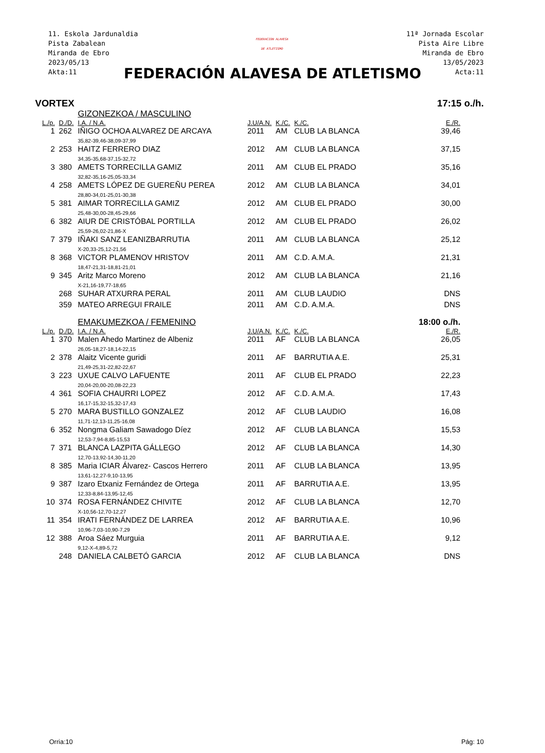11. Eskola Jardunaldia
Pista Zabalean
Miranda de Ebro
2023/05/13
Akta:11
FEDERACION ALAVESA
DE ATLETISMO
11ª Jornada Escolar
Pista Aire Libre
Miranda de Ebro
13/05/2023
Acta:11
FEDERACIÓN ALAVESA DE ATLETISMO
VORTEX 17:15 o./h.
| | | GIZONEZKOA / MASCULINO | | | | |
| L./p. | D./D. | I.A. / N.A. | J.U/A.N. | K./C. | K./C. | E./R. |
| 1 | 262 | IÑIGO OCHOA ALVAREZ DE ARCAYA | 2011 | AM | CLUB LA BLANCA | 39,46 |
| | | 35,82-39,46-38,09-37,99 | | | | |
| 2 | 253 | HAITZ FERRERO DIAZ | 2012 | AM | CLUB LA BLANCA | 37,15 |
| | | 34,35-35,68-37,15-32,72 | | | | |
| 3 | 380 | AMETS TORRECILLA GAMIZ | 2011 | AM | CLUB EL PRADO | 35,16 |
| | | 32,82-35,16-25,05-33,34 | | | | |
| 4 | 258 | AMETS LÓPEZ DE GUEREÑU PEREA | 2012 | AM | CLUB LA BLANCA | 34,01 |
| | | 28,80-34,01-25,01-30,38 | | | | |
| 5 | 381 | AIMAR TORRECILLA GAMIZ | 2012 | AM | CLUB EL PRADO | 30,00 |
| | | 25,48-30,00-28,45-29,66 | | | | |
| 6 | 382 | AIUR DE CRISTÓBAL PORTILLA | 2012 | AM | CLUB EL PRADO | 26,02 |
| | | 25,59-26,02-21,86-X | | | | |
| 7 | 379 | IÑAKI SANZ LEANIZBARRUTIA | 2011 | AM | CLUB LA BLANCA | 25,12 |
| | | X-20,33-25,12-21,56 | | | | |
| 8 | 368 | VICTOR PLAMENOV HRISTOV | 2011 | AM | C.D. A.M.A. | 21,31 |
| | | 18,47-21,31-18,81-21,01 | | | | |
| 9 | 345 | Aritz Marco Moreno | 2012 | AM | CLUB LA BLANCA | 21,16 |
| | | X-21,16-19,77-18,65 | | | | |
| | 268 | SUHAR ATXURRA PERAL | 2011 | AM | CLUB LAUDIO | DNS |
| | 359 | MATEO ARREGUI FRAILE | 2011 | AM | C.D. A.M.A. | DNS |
| | | EMAKUMEZKOA / FEMENINO | | | | 18:00 o./h. |
| L./p. | D./D. | I.A. / N.A. | J.U/A.N. | K./C. | K./C. | E./R. |
| 1 | 370 | Malen Ahedo Martinez de Albeniz | 2011 | AF | CLUB LA BLANCA | 26,05 |
| | | 26,05-18,27-18,14-22,15 | | | | |
| 2 | 378 | Alaitz Vicente guridi | 2011 | AF | BARRUTIA A.E. | 25,31 |
| | | 21,49-25,31-22,82-22,67 | | | | |
| 3 | 223 | UXUE CALVO LAFUENTE | 2011 | AF | CLUB EL PRADO | 22,23 |
| | | 20,04-20,00-20,08-22,23 | | | | |
| 4 | 361 | SOFIA CHAURRI LOPEZ | 2012 | AF | C.D. A.M.A. | 17,43 |
| | | 16,17-15,32-15,32-17,43 | | | | |
| 5 | 270 | MARA BUSTILLO GONZALEZ | 2012 | AF | CLUB LAUDIO | 16,08 |
| | | 11,71-12,13-11,25-16,08 | | | | |
| 6 | 352 | Nongma Galiam Sawadogo Díez | 2012 | AF | CLUB LA BLANCA | 15,53 |
| | | 12,53-7,94-8,85-15,53 | | | | |
| 7 | 371 | BLANCA LAZPITA GÁLLEGO | 2012 | AF | CLUB LA BLANCA | 14,30 |
| | | 12,70-13,92-14,30-11,20 | | | | |
| 8 | 385 | Maria ICIAR Álvarez- Cascos Herrero | 2011 | AF | CLUB LA BLANCA | 13,95 |
| | | 13,61-12,27-9,10-13,95 | | | | |
| 9 | 387 | Izaro Etxaniz Fernández de Ortega | 2011 | AF | BARRUTIA A.E. | 13,95 |
| | | 12,33-8,84-13,95-12,45 | | | | |
| 10 | 374 | ROSA FERNÁNDEZ CHIVITE | 2012 | AF | CLUB LA BLANCA | 12,70 |
| | | X-10,56-12,70-12,27 | | | | |
| 11 | 354 | IRATI FERNÁNDEZ DE LARREA | 2012 | AF | BARRUTIA A.E. | 10,96 |
| | | 10,96-7,03-10,90-7,29 | | | | |
| 12 | 388 | Aroa Sáez Murguia | 2011 | AF | BARRUTIA A.E. | 9,12 |
| | | 9,12-X-4,89-5,72 | | | | |
| | 248 | DANIELA CALBETÓ GARCIA | 2012 | AF | CLUB LA BLANCA | DNS |
Orria:10 Pág: 10